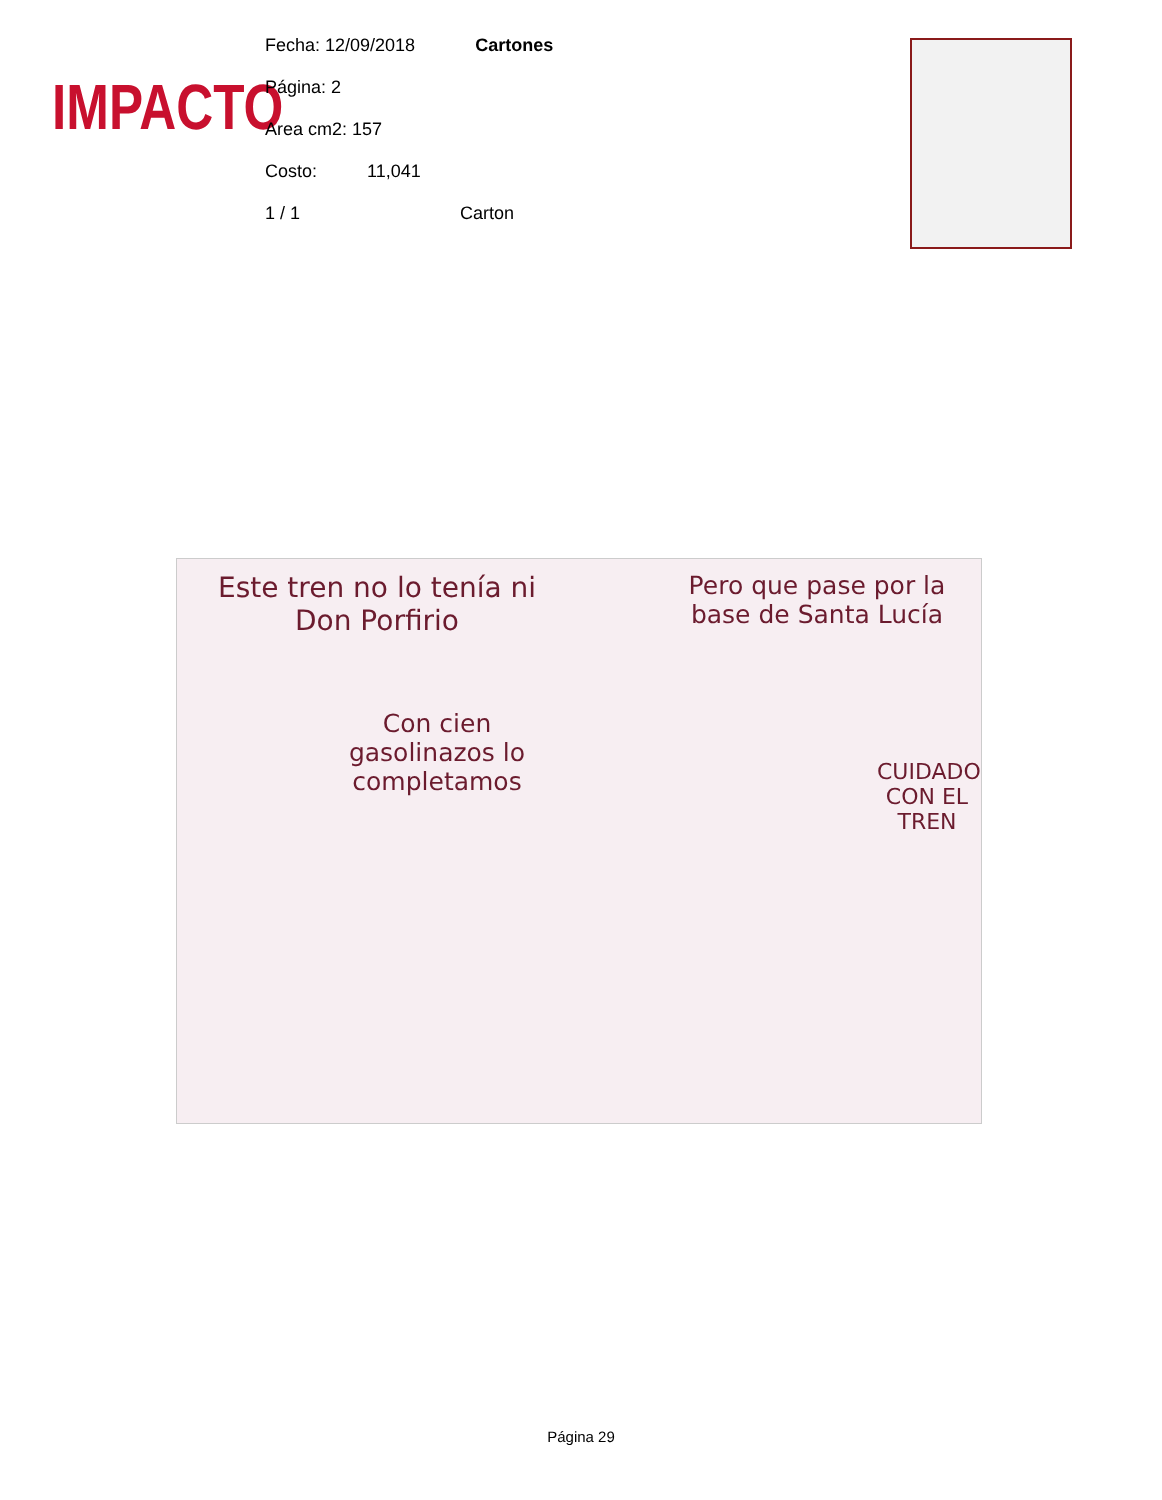IMPACTO
Fecha: 12/09/2018 Cartones
Página: 2
Area cm2: 157
Costo: 11,041
1 / 1 Carton
Este tren no lo tenía ni Don Porfirio
Pero que pase por la base de Santa Lucía
Con cien gasolinazos lo completamos
CUIDADO CON EL TREN
Página 29